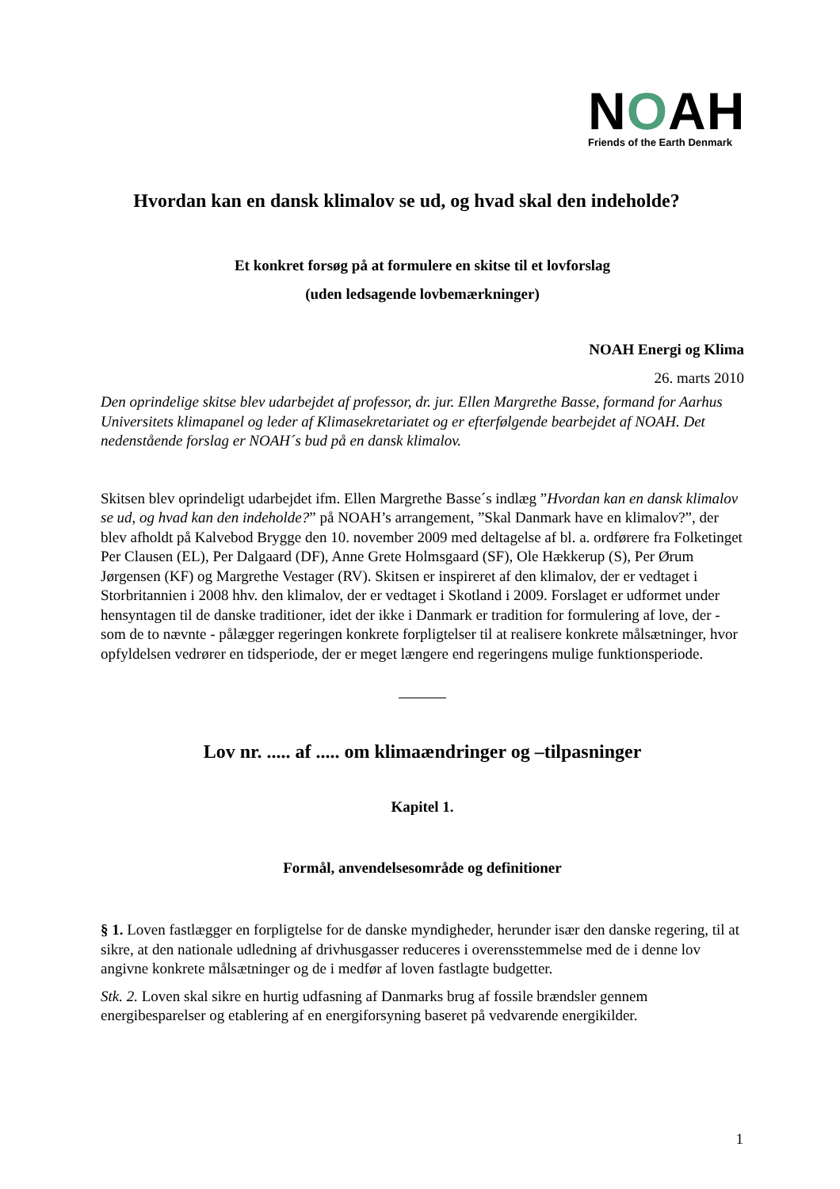NOAH
Friends of the Earth Denmark
Hvordan kan en dansk klimalov se ud, og hvad skal den indeholde?
Et konkret forsøg på at formulere en skitse til et lovforslag
(uden ledsagende lovbemærkninger)
NOAH Energi og Klima
26. marts 2010
Den oprindelige skitse blev udarbejdet af professor, dr. jur. Ellen Margrethe Basse, formand for Aarhus Universitets klimapanel og leder af Klimasekretariatet og er efterfølgende bearbejdet af NOAH. Det nedenstående forslag er NOAH´s bud på en dansk klimalov.
Skitsen blev oprindeligt udarbejdet ifm. Ellen Margrethe Basse´s indlæg ”Hvordan kan en dansk klimalov se ud, og hvad kan den indeholde?” på NOAH’s arrangement, ”Skal Danmark have en klimalov?”, der blev afholdt på Kalvebod Brygge den 10. november 2009 med deltagelse af bl. a. ordførere fra Folketinget Per Clausen (EL), Per Dalgaard (DF), Anne Grete Holmsgaard (SF), Ole Hækkerup (S), Per Ørum Jørgensen (KF) og Margrethe Vestager (RV). Skitsen er inspireret af den klimalov, der er vedtaget i Storbritannien i 2008 hhv. den klimalov, der er vedtaget i Skotland i 2009. Forslaget er udformet under hensyntagen til de danske traditioner, idet der ikke i Danmark er tradition for formulering af love, der - som de to nævnte - pålægger regeringen konkrete forpligtelser til at realisere konkrete målsætninger, hvor opfyldelsen vedrører en tidsperiode, der er meget længere end regeringens mulige funktionsperiode.
Lov nr. ..... af ..... om klimaændringer og –tilpasninger
Kapitel 1.
Formål, anvendelsesområde og definitioner
§ 1. Loven fastlægger en forpligtelse for de danske myndigheder, herunder især den danske regering, til at sikre, at den nationale udledning af drivhusgasser reduceres i overensstemmelse med de i denne lov angivne konkrete målsætninger og de i medfør af loven fastlagte budgetter.
Stk. 2. Loven skal sikre en hurtig udfasning af Danmarks brug af fossile brændsler gennem energibesparelser og etablering af en energiforsyning baseret på vedvarende energikilder.
1